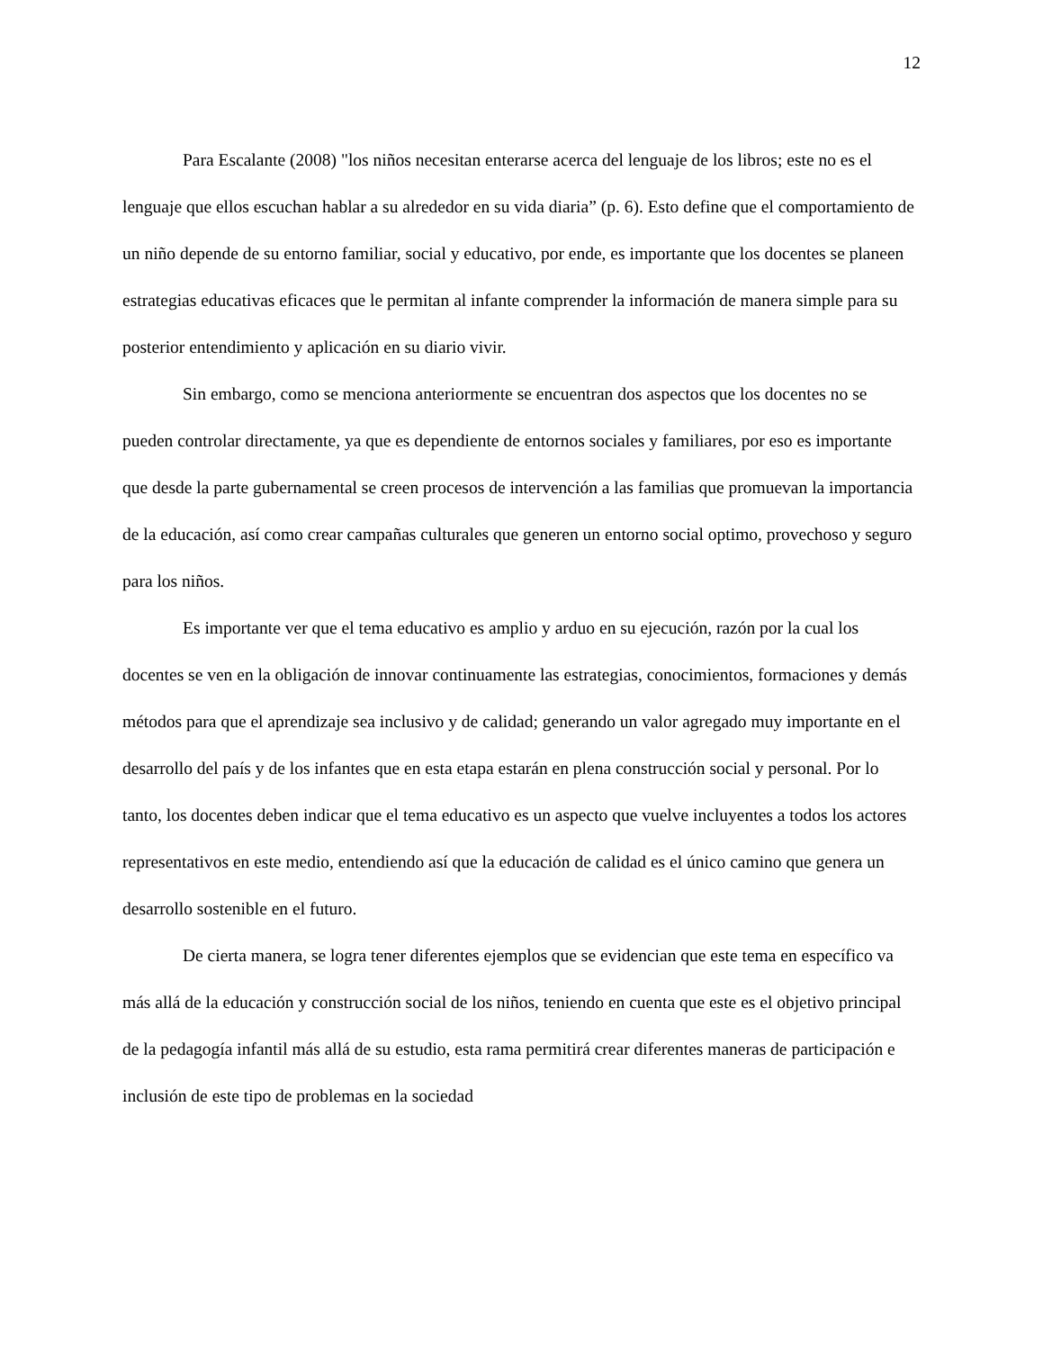12
Para Escalante (2008) "los niños necesitan enterarse acerca del lenguaje de los libros; este no es el lenguaje que ellos escuchan hablar a su alrededor en su vida diaria” (p. 6). Esto define que el comportamiento de un niño depende de su entorno familiar, social y educativo, por ende, es importante que los docentes se planeen estrategias educativas eficaces que le permitan al infante comprender la información de manera simple para su posterior entendimiento y aplicación en su diario vivir.
Sin embargo, como se menciona anteriormente se encuentran dos aspectos que los docentes no se pueden controlar directamente, ya que es dependiente de entornos sociales y familiares, por eso es importante que desde la parte gubernamental se creen procesos de intervención a las familias que promuevan la importancia de la educación, así como crear campañas culturales que generen un entorno social optimo, provechoso y seguro para los niños.
Es importante ver que el tema educativo es amplio y arduo en su ejecución, razón por la cual los docentes se ven en la obligación de innovar continuamente las estrategias, conocimientos, formaciones y demás métodos para que el aprendizaje sea inclusivo y de calidad; generando un valor agregado muy importante en el desarrollo del país y de los infantes que en esta etapa estarán en plena construcción social y personal. Por lo tanto, los docentes deben indicar que el tema educativo es un aspecto que vuelve incluyentes a todos los actores representativos en este medio, entendiendo así que la educación de calidad es el único camino que genera un desarrollo sostenible en el futuro.
De cierta manera, se logra tener diferentes ejemplos que se evidencian que este tema en específico va más allá de la educación y construcción social de los niños, teniendo en cuenta que este es el objetivo principal de la pedagogía infantil más allá de su estudio, esta rama permitirá crear diferentes maneras de participación e inclusión de este tipo de problemas en la sociedad